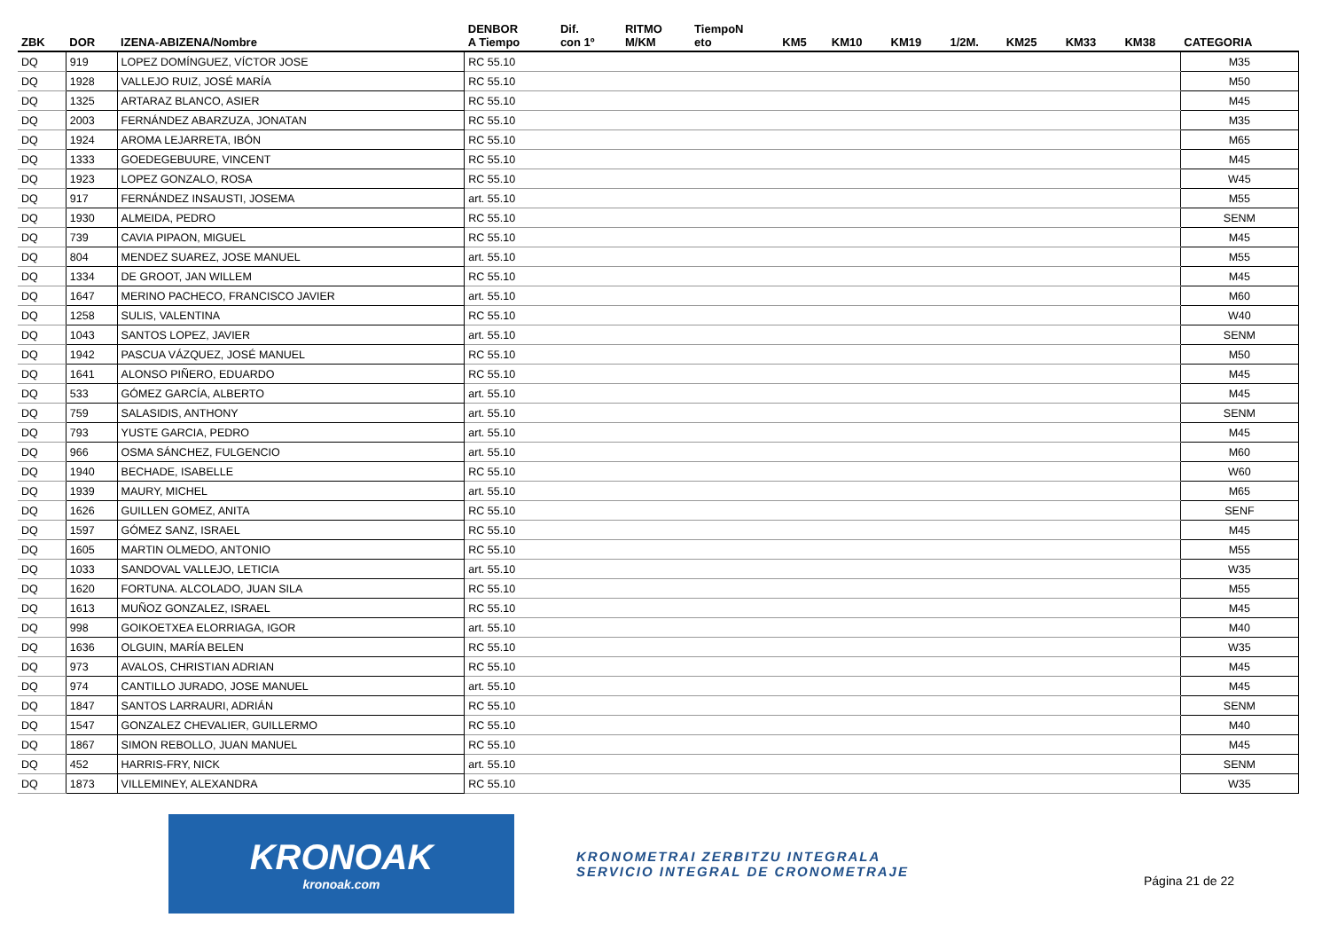| ZBK | DOR | IZENA-ABIZENA/Nombre | DENBOR A Tiempo | Dif. con 1º | RITMO M/KM | TiempoN eto | KM5 | KM10 | KM19 | 1/2M. | KM25 | KM33 | KM38 | CATEGORIA |
| --- | --- | --- | --- | --- | --- | --- | --- | --- | --- | --- | --- | --- | --- | --- |
| DQ | 919 | LOPEZ DOMÍNGUEZ, VÍCTOR JOSE | RC 55.10 | | | | | | | | | | | M35 |
| DQ | 1928 | VALLEJO RUIZ, JOSÉ MARÍA | RC 55.10 | | | | | | | | | | | M50 |
| DQ | 1325 | ARTARAZ BLANCO, ASIER | RC 55.10 | | | | | | | | | | | M45 |
| DQ | 2003 | FERNÁNDEZ ABARZUZA, JONATAN | RC 55.10 | | | | | | | | | | | M35 |
| DQ | 1924 | AROMA LEJARRETA, IBÓN | RC 55.10 | | | | | | | | | | | M65 |
| DQ | 1333 | GOEDEGEBUURE, VINCENT | RC 55.10 | | | | | | | | | | | M45 |
| DQ | 1923 | LOPEZ GONZALO, ROSA | RC 55.10 | | | | | | | | | | | W45 |
| DQ | 917 | FERNÁNDEZ INSAUSTI, JOSEMA | art. 55.10 | | | | | | | | | | | M55 |
| DQ | 1930 | ALMEIDA, PEDRO | RC 55.10 | | | | | | | | | | | SENM |
| DQ | 739 | CAVIA PIPAON, MIGUEL | RC 55.10 | | | | | | | | | | | M45 |
| DQ | 804 | MENDEZ SUAREZ, JOSE MANUEL | art. 55.10 | | | | | | | | | | | M55 |
| DQ | 1334 | DE GROOT, JAN WILLEM | RC 55.10 | | | | | | | | | | | M45 |
| DQ | 1647 | MERINO PACHECO, FRANCISCO JAVIER | art. 55.10 | | | | | | | | | | | M60 |
| DQ | 1258 | SULIS, VALENTINA | RC 55.10 | | | | | | | | | | | W40 |
| DQ | 1043 | SANTOS LOPEZ, JAVIER | art. 55.10 | | | | | | | | | | | SENM |
| DQ | 1942 | PASCUA VÁZQUEZ, JOSÉ MANUEL | RC 55.10 | | | | | | | | | | | M50 |
| DQ | 1641 | ALONSO PIÑERO, EDUARDO | RC 55.10 | | | | | | | | | | | M45 |
| DQ | 533 | GÓMEZ GARCÍA, ALBERTO | art. 55.10 | | | | | | | | | | | M45 |
| DQ | 759 | SALASIDIS, ANTHONY | art. 55.10 | | | | | | | | | | | SENM |
| DQ | 793 | YUSTE GARCIA, PEDRO | art. 55.10 | | | | | | | | | | | M45 |
| DQ | 966 | OSMA SÁNCHEZ, FULGENCIO | art. 55.10 | | | | | | | | | | | M60 |
| DQ | 1940 | BECHADE, ISABELLE | RC 55.10 | | | | | | | | | | | W60 |
| DQ | 1939 | MAURY, MICHEL | art. 55.10 | | | | | | | | | | | M65 |
| DQ | 1626 | GUILLEN GOMEZ, ANITA | RC 55.10 | | | | | | | | | | | SENF |
| DQ | 1597 | GÓMEZ SANZ, ISRAEL | RC 55.10 | | | | | | | | | | | M45 |
| DQ | 1605 | MARTIN OLMEDO, ANTONIO | RC 55.10 | | | | | | | | | | | M55 |
| DQ | 1033 | SANDOVAL VALLEJO, LETICIA | art. 55.10 | | | | | | | | | | | W35 |
| DQ | 1620 | FORTUNA. ALCOLADO, JUAN SILA | RC 55.10 | | | | | | | | | | | M55 |
| DQ | 1613 | MUÑOZ GONZALEZ, ISRAEL | RC 55.10 | | | | | | | | | | | M45 |
| DQ | 998 | GOIKOETXEA ELORRIAGA, IGOR | art. 55.10 | | | | | | | | | | | M40 |
| DQ | 1636 | OLGUIN, MARÍA BELEN | RC 55.10 | | | | | | | | | | | W35 |
| DQ | 973 | AVALOS, CHRISTIAN ADRIAN | RC 55.10 | | | | | | | | | | | M45 |
| DQ | 974 | CANTILLO JURADO, JOSE MANUEL | art. 55.10 | | | | | | | | | | | M45 |
| DQ | 1847 | SANTOS LARRAURI, ADRIÁN | RC 55.10 | | | | | | | | | | | SENM |
| DQ | 1547 | GONZALEZ CHEVALIER, GUILLERMO | RC 55.10 | | | | | | | | | | | M40 |
| DQ | 1867 | SIMON REBOLLO, JUAN MANUEL | RC 55.10 | | | | | | | | | | | M45 |
| DQ | 452 | HARRIS-FRY, NICK | art. 55.10 | | | | | | | | | | | SENM |
| DQ | 1873 | VILLEMINEY, ALEXANDRA | RC 55.10 | | | | | | | | | | | W35 |
KRONOAK
kronoak.com
KRONOMETRAI ZERBITZU INTEGRALA
SERVICIO INTEGRAL DE CRONOMETRAJE
Página 21 de 22